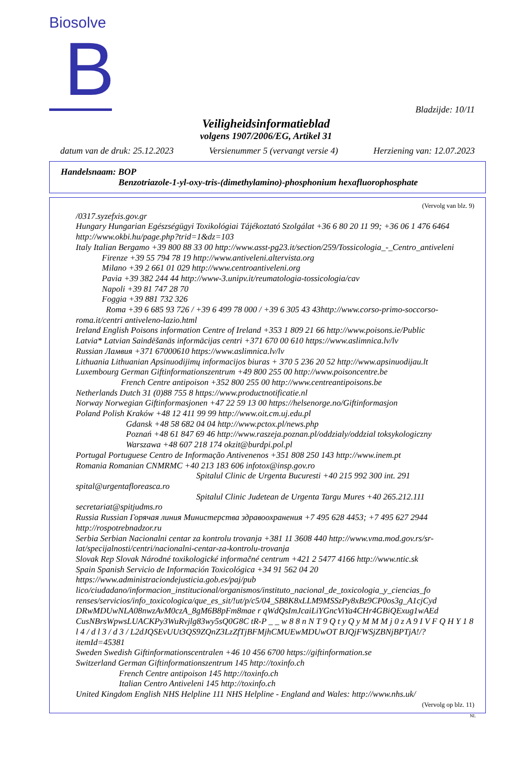Biosolve B
Bladzijde: 10/11
Veiligheidsinformatieblad
volgens 1907/2006/EG, Artikel 31
datum van de druk: 25.12.2023 Versienummer 5 (vervangt versie 4) Herziening van: 12.07.2023
Handelsnaam: BOP
Benzotriazole-1-yl-oxy-tris-(dimethylamino)-phosphonium hexafluorophosphate
(Vervolg van blz. 9)
/0317.syzefxis.gov.gr
Hungary Hungarian Egészségügyi Toxikológiai Tájékoztató Szolgálat +36 6 80 20 11 99; +36 06 1 476 6464 http://www.okbi.hu/page.php?trid=1&dz=103
Italy Italian Bergamo +39 800 88 33 00 http://www.asst-pg23.it/section/259/Tossicologia_-_Centro_antiveleni
Firenze +39 55 794 78 19 http://www.antiveleni.altervista.org
Milano +39 2 661 01 029 http://www.centroantiveleni.org
Pavia +39 382 244 44 http://www-3.unipv.it/reumatologia-tossicologia/cav
Napoli +39 81 747 28 70
Foggia +39 881 732 326
Roma +39 6 685 93 726 / +39 6 499 78 000 / +39 6 305 43 43http://www.corso-primo-soccorso- roma.it/centri antiveleno-lazio.html
Ireland English Poisons information Centre of Ireland +353 1 809 21 66 http://www.poisons.ie/Public
Latvia* Latvian Saindēšanās informācijas centri +371 670 00 610 https://www.aslimnica.lv/lv
Russian Лaмвия +371 67000610 https://www.aslimnica.lv/lv
Lithuania Lithuanian Apsinuodijimų informacijos biuras + 370 5 236 20 52 http://www.apsinuodijau.lt
Luxembourg German Giftinformationszentrum +49 800 255 00 http://www.poisoncentre.be
French Centre antipoison +352 800 255 00 http://www.centreantipoisons.be
Netherlands Dutch 31 (0)88 755 8 https://www.productnotificatie.nl
Norway Norwegian Giftinformasjonen +47 22 59 13 00 https://helsenorge.no/Giftinformasjon
Poland Polish Kraków +48 12 411 99 99 http://www.oit.cm.uj.edu.pl
Gdansk +48 58 682 04 04 http://www.pctox.pl/news.php
Poznań +48 61 847 69 46 http://www.raszeja.poznan.pl/oddzialy/oddzial toksykologiczny
Warszawa +48 607 218 174 okzit@burdpi.pol.pl
Portugal Portuguese Centro de Informação Antivenenos +351 808 250 143 http://www.inem.pt
Romania Romanian CNMRMC +40 213 183 606 infotox@insp.gov.ro
Spitalul Clinic de Urgenta Bucuresti +40 215 992 300 int. 291
spital@urgentafloreasca.ro
Spitalul Clinic Judetean de Urgenta Targu Mures +40 265.212.111
secretariat@spitjudms.ro
Russia Russian Горячая линия Министерства здравоохранения +7 495 628 4453; +7 495 627 2944 http://rospotrebnadzor.ru
Serbia Serbian Nacionalni centar za kontrolu trovanja +381 11 3608 440 http://www.vma.mod.gov.rs/sr-lat/specijalnosti/centri/nacionalni-centar-za-kontrolu-trovanja
Slovak Rep Slovak Národné toxikologické informačné centrum +421 2 5477 4166 http://www.ntic.sk
Spain Spanish Servicio de Información Toxicológica +34 91 562 04 20 https://www.administraciondejusticia.gob.es/paj/pub lico/ciudadano/informacion_institucional/organismos/instituto_nacional_de_toxicologia_y_ciencias_fo renses/servicios/info_toxicologica/que_es_sit/!ut/p/c5/04_SB8K8xLLM9MSSzPy8xBz9CP0os3g_A1cjCyd DRwMDUwNLA08nwzAvM0czA_8gM6B8pFm8mae r qWdQsImJcaiLiYGncViYa4CHr4GBiQExug1wAEd CusNBrsWpwsLUACKPy3WuRvjlg83wy5sQ0G8C tR-P _ _ w 8 8 n N T 9 Q t y Q y M M M j 0 z A 9 I V F Q H Y 1 8 l 4 / d l 3 / d 3 / L2dJQSEvUUt3QS9ZQnZ3LzZfTjBFMjhCMUEwMDUwOT BJQjFWSjZBNjBPTjA!/?itemId=45381
Sweden Swedish Giftinformationscentralen +46 10 456 6700 https://giftinformation.se
Switzerland German Giftinformationszentrum 145 http://toxinfo.ch
French Centre antipoison 145 http://toxinfo.ch
Italian Centro Antiveleni 145 http://toxinfo.ch
United Kingdom English NHS Helpline 111 NHS Helpline - England and Wales: http://www.nhs.uk/
(Vervolg op blz. 11)
NL